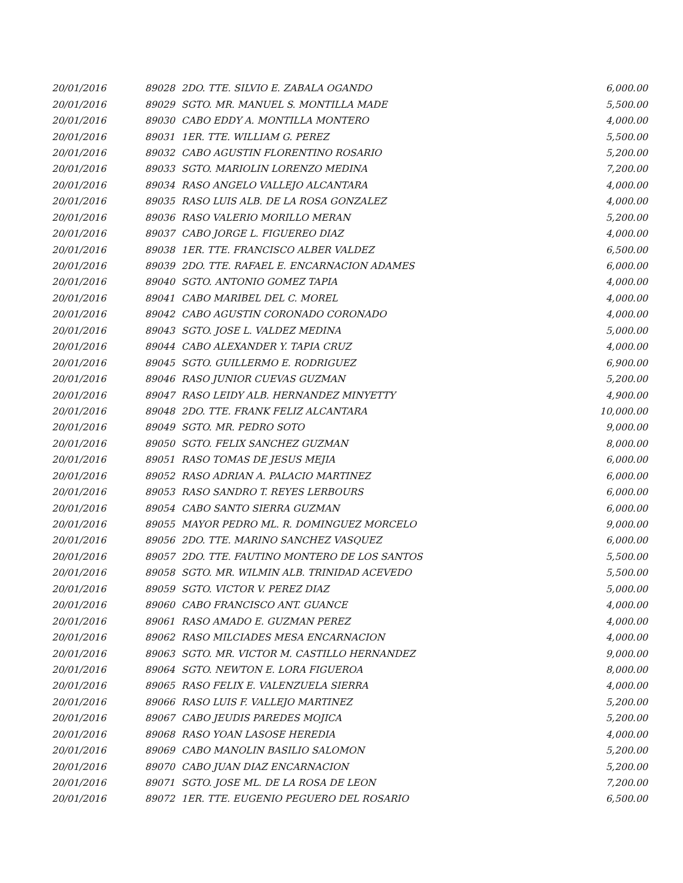| 20/01/2016 | 89028 | 2DO. TTE. SILVIO E. ZABALA OGANDO | 6,000.00 |
| 20/01/2016 | 89029 | SGTO. MR. MANUEL S. MONTILLA MADE | 5,500.00 |
| 20/01/2016 | 89030 | CABO EDDY A. MONTILLA MONTERO | 4,000.00 |
| 20/01/2016 | 89031 | 1ER. TTE. WILLIAM G. PEREZ | 5,500.00 |
| 20/01/2016 | 89032 | CABO AGUSTIN FLORENTINO ROSARIO | 5,200.00 |
| 20/01/2016 | 89033 | SGTO. MARIOLIN LORENZO MEDINA | 7,200.00 |
| 20/01/2016 | 89034 | RASO ANGELO VALLEJO ALCANTARA | 4,000.00 |
| 20/01/2016 | 89035 | RASO LUIS ALB. DE LA ROSA GONZALEZ | 4,000.00 |
| 20/01/2016 | 89036 | RASO VALERIO MORILLO MERAN | 5,200.00 |
| 20/01/2016 | 89037 | CABO JORGE L. FIGUEREO DIAZ | 4,000.00 |
| 20/01/2016 | 89038 | 1ER. TTE. FRANCISCO ALBER VALDEZ | 6,500.00 |
| 20/01/2016 | 89039 | 2DO. TTE. RAFAEL E. ENCARNACION ADAMES | 6,000.00 |
| 20/01/2016 | 89040 | SGTO. ANTONIO GOMEZ TAPIA | 4,000.00 |
| 20/01/2016 | 89041 | CABO MARIBEL DEL C. MOREL | 4,000.00 |
| 20/01/2016 | 89042 | CABO AGUSTIN CORONADO CORONADO | 4,000.00 |
| 20/01/2016 | 89043 | SGTO. JOSE L. VALDEZ MEDINA | 5,000.00 |
| 20/01/2016 | 89044 | CABO ALEXANDER Y. TAPIA CRUZ | 4,000.00 |
| 20/01/2016 | 89045 | SGTO. GUILLERMO E. RODRIGUEZ | 6,900.00 |
| 20/01/2016 | 89046 | RASO JUNIOR CUEVAS GUZMAN | 5,200.00 |
| 20/01/2016 | 89047 | RASO LEIDY ALB. HERNANDEZ MINYETTY | 4,900.00 |
| 20/01/2016 | 89048 | 2DO. TTE. FRANK FELIZ ALCANTARA | 10,000.00 |
| 20/01/2016 | 89049 | SGTO. MR. PEDRO SOTO | 9,000.00 |
| 20/01/2016 | 89050 | SGTO. FELIX SANCHEZ GUZMAN | 8,000.00 |
| 20/01/2016 | 89051 | RASO TOMAS DE JESUS MEJIA | 6,000.00 |
| 20/01/2016 | 89052 | RASO ADRIAN A. PALACIO MARTINEZ | 6,000.00 |
| 20/01/2016 | 89053 | RASO SANDRO T. REYES LERBOURS | 6,000.00 |
| 20/01/2016 | 89054 | CABO SANTO SIERRA GUZMAN | 6,000.00 |
| 20/01/2016 | 89055 | MAYOR PEDRO ML. R. DOMINGUEZ MORCELO | 9,000.00 |
| 20/01/2016 | 89056 | 2DO. TTE. MARINO SANCHEZ VASQUEZ | 6,000.00 |
| 20/01/2016 | 89057 | 2DO. TTE. FAUTINO MONTERO DE LOS SANTOS | 5,500.00 |
| 20/01/2016 | 89058 | SGTO. MR. WILMIN ALB. TRINIDAD ACEVEDO | 5,500.00 |
| 20/01/2016 | 89059 | SGTO. VICTOR V. PEREZ DIAZ | 5,000.00 |
| 20/01/2016 | 89060 | CABO FRANCISCO ANT. GUANCE | 4,000.00 |
| 20/01/2016 | 89061 | RASO AMADO E. GUZMAN PEREZ | 4,000.00 |
| 20/01/2016 | 89062 | RASO MILCIADES MESA ENCARNACION | 4,000.00 |
| 20/01/2016 | 89063 | SGTO. MR. VICTOR M. CASTILLO HERNANDEZ | 9,000.00 |
| 20/01/2016 | 89064 | SGTO. NEWTON E. LORA FIGUEROA | 8,000.00 |
| 20/01/2016 | 89065 | RASO FELIX E. VALENZUELA SIERRA | 4,000.00 |
| 20/01/2016 | 89066 | RASO LUIS F. VALLEJO MARTINEZ | 5,200.00 |
| 20/01/2016 | 89067 | CABO JEUDIS PAREDES MOJICA | 5,200.00 |
| 20/01/2016 | 89068 | RASO YOAN LASOSE HEREDIA | 4,000.00 |
| 20/01/2016 | 89069 | CABO MANOLIN BASILIO SALOMON | 5,200.00 |
| 20/01/2016 | 89070 | CABO JUAN DIAZ ENCARNACION | 5,200.00 |
| 20/01/2016 | 89071 | SGTO. JOSE ML. DE LA ROSA DE LEON | 7,200.00 |
| 20/01/2016 | 89072 | 1ER. TTE. EUGENIO PEGUERO DEL ROSARIO | 6,500.00 |